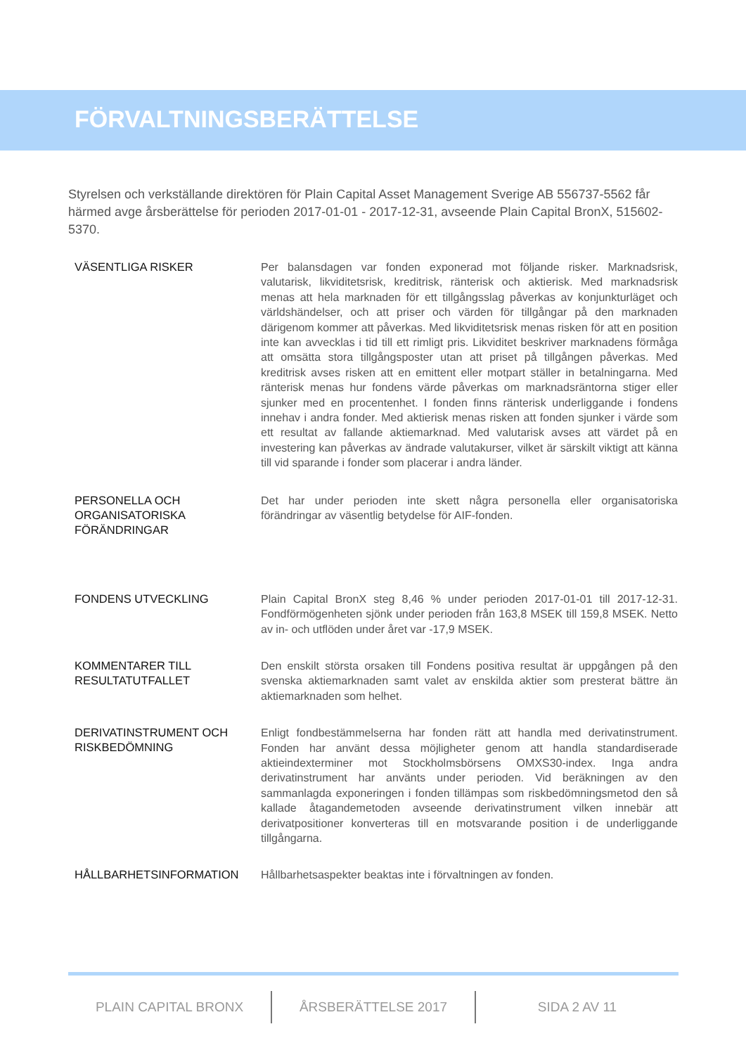FÖRVALTNINGSBERÄTTELSE
Styrelsen och verkställande direktören för Plain Capital Asset Management Sverige AB 556737-5562 får härmed avge årsberättelse för perioden 2017-01-01 - 2017-12-31, avseende Plain Capital BronX, 515602-5370.
VÄSENTLIGA RISKER
Per balansdagen var fonden exponerad mot följande risker. Marknadsrisk, valutarisk, likviditetsrisk, kreditrisk, ränterisk och aktierisk. Med marknadsrisk menas att hela marknaden för ett tillgångsslag påverkas av konjunkturläget och världshändelser, och att priser och värden för tillgångar på den marknaden därigenom kommer att påverkas. Med likviditetsrisk menas risken för att en position inte kan avvecklas i tid till ett rimligt pris. Likviditet beskriver marknadens förmåga att omsätta stora tillgångsposter utan att priset på tillgången påverkas. Med kreditrisk avses risken att en emittent eller motpart ställer in betalningarna. Med ränterisk menas hur fondens värde påverkas om marknadsräntorna stiger eller sjunker med en procentenhet. I fonden finns ränterisk underliggande i fondens innehav i andra fonder. Med aktierisk menas risken att fonden sjunker i värde som ett resultat av fallande aktiemarknad. Med valutarisk avses att värdet på en investering kan påverkas av ändrade valutakurser, vilket är särskilt viktigt att känna till vid sparande i fonder som placerar i andra länder.
PERSONELLA OCH
ORGANISATORISKA
FÖRÄNDRINGAR
Det har under perioden inte skett några personella eller organisatoriska förändringar av väsentlig betydelse för AIF-fonden.
FONDENS UTVECKLING
Plain Capital BronX steg 8,46 % under perioden 2017-01-01 till 2017-12-31. Fondförmögenheten sjönk under perioden från 163,8 MSEK till 159,8 MSEK. Netto av in- och utflöden under året var -17,9 MSEK.
KOMMENTARER TILL
RESULTATUTFALLET
Den enskilt största orsaken till Fondens positiva resultat är uppgången på den svenska aktiemarknaden samt valet av enskilda aktier som presterat bättre än aktiemarknaden som helhet.
DERIVATINSTRUMENT OCH
RISKBEDÖMNING
Enligt fondbestämmelserna har fonden rätt att handla med derivatinstrument. Fonden har använt dessa möjligheter genom att handla standardiserade aktieindexterminer mot Stockholmsbörsens OMXS30-index. Inga andra derivatinstrument har använts under perioden. Vid beräkningen av den sammanlagda exponeringen i fonden tillämpas som riskbedömningsmetod den så kallade åtagandemetoden avseende derivatinstrument vilken innebär att derivatpositioner konverteras till en motsvarande position i de underliggande tillgångarna.
HÅLLBARHETSINFORMATION
Hållbarhetsaspekter beaktas inte i förvaltningen av fonden.
PLAIN CAPITAL BRONX ÅRSBERÄTTELSE 2017 SIDA 2 AV 11